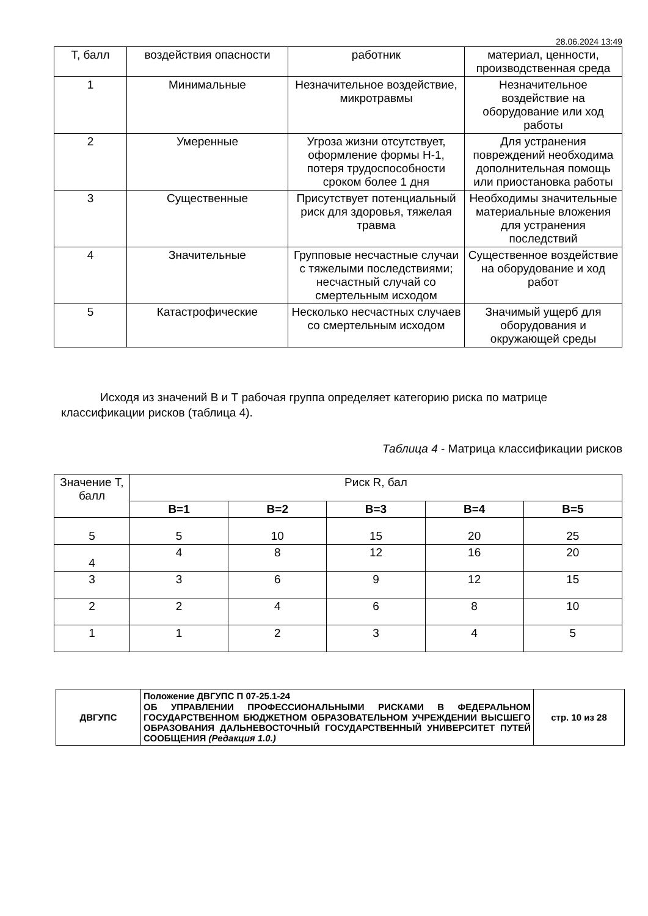28.06.2024 13:49
| Т, балл | воздействия опасности | работник | материал, ценности, производственная среда |
| 1 | Минимальные | Незначительное воздействие, микротравмы | Незначительное воздействие на оборудование или ход работы |
| 2 | Умеренные | Угроза жизни отсутствует, оформление формы Н-1, потеря трудоспособности сроком более 1 дня | Для устранения повреждений необходима дополнительная помощь или приостановка работы |
| 3 | Существенные | Присутствует потенциальный риск для здоровья, тяжелая травма | Необходимы значительные материальные вложения для устранения последствий |
| 4 | Значительные | Групповые несчастные случаи с тяжелыми последствиями; несчастный случай со смертельным исходом | Существенное воздействие на оборудование и ход работ |
| 5 | Катастрофические | Несколько несчастных случаев со смертельным исходом | Значимый ущерб для оборудования и окружающей среды |
Исходя из значений В и Т рабочая группа определяет категорию риска по матрице классификации рисков (таблица 4).
Таблица 4 - Матрица классификации рисков
| Значение Т, балл | Риск R, бал | | | | |
| | В=1 | В=2 | В=3 | В=4 | В=5 |
| 5 | 5 | 10 | 15 | 20 | 25 |
| 4 | 4 | 8 | 12 | 16 | 20 |
| 3 | 3 | 6 | 9 | 12 | 15 |
| 2 | 2 | 4 | 6 | 8 | 10 |
| 1 | 1 | 2 | 3 | 4 | 5 |
| ДВГУПС | Положение ДВГУПС П 07-25.1-24 ОБ УПРАВЛЕНИИ ПРОФЕССИОНАЛЬНЫМИ РИСКАМИ В ФЕДЕРАЛЬНОМ ГОСУДАРСТВЕННОМ БЮДЖЕТНОМ ОБРАЗОВАТЕЛЬНОМ УЧРЕЖДЕНИИ ВЫСШЕГО ОБРАЗОВАНИЯ ДАЛЬНЕВОСТОЧНЫЙ ГОСУДАРСТВЕННЫЙ УНИВЕРСИТЕТ ПУТЕЙ СООБЩЕНИЯ (Редакция 1.0.) | стр. 10 из 28 |